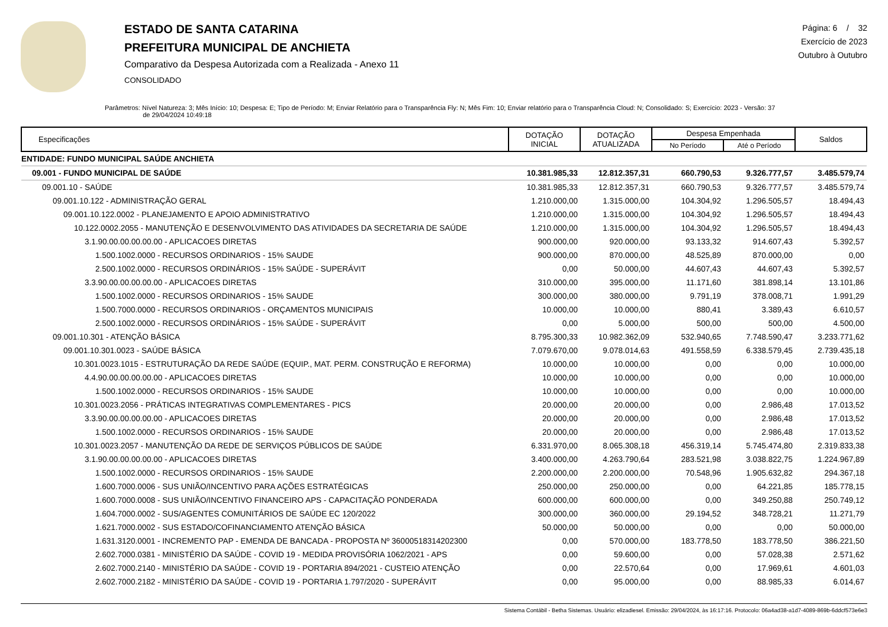ESTADO DE SANTA CATARINA
PREFEITURA MUNICIPAL DE ANCHIETA
Comparativo da Despesa Autorizada com a Realizada - Anexo 11
CONSOLIDADO
Página: 6 / 32
Exercício de 2023
Outubro à Outubro
Parâmetros: Nível Natureza: 3; Mês Início: 10; Despesa: E; Tipo de Período: M; Enviar Relatório para o Transparência Fly: N; Mês Fim: 10; Enviar relatório para o Transparência Cloud: N; Consolidado: S; Exercício: 2023 - Versão: 37
de 29/04/2024 10:49:18
| Especificações | DOTAÇÃO INICIAL | DOTAÇÃO ATUALIZADA | Despesa Empenhada | | Saldos |
| --- | --- | --- | --- | --- | --- |
| | | | No Período | Até o Período | |
| ENTIDADE: FUNDO MUNICIPAL SAÚDE ANCHIETA | | | | | |
| 09.001 - FUNDO MUNICIPAL DE SAÚDE | 10.381.985,33 | 12.812.357,31 | 660.790,53 | 9.326.777,57 | 3.485.579,74 |
| 09.001.10 - SAÚDE | 10.381.985,33 | 12.812.357,31 | 660.790,53 | 9.326.777,57 | 3.485.579,74 |
| 09.001.10.122 - ADMINISTRAÇÃO GERAL | 1.210.000,00 | 1.315.000,00 | 104.304,92 | 1.296.505,57 | 18.494,43 |
| 09.001.10.122.0002 - PLANEJAMENTO E APOIO ADMINISTRATIVO | 1.210.000,00 | 1.315.000,00 | 104.304,92 | 1.296.505,57 | 18.494,43 |
| 10.122.0002.2055 - MANUTENÇÃO E DESENVOLVIMENTO DAS ATIVIDADES DA SECRETARIA DE SAÚDE | 1.210.000,00 | 1.315.000,00 | 104.304,92 | 1.296.505,57 | 18.494,43 |
| 3.1.90.00.00.00.00.00 - APLICACOES DIRETAS | 900.000,00 | 920.000,00 | 93.133,32 | 914.607,43 | 5.392,57 |
| 1.500.1002.0000 - RECURSOS ORDINARIOS - 15% SAUDE | 900.000,00 | 870.000,00 | 48.525,89 | 870.000,00 | 0,00 |
| 2.500.1002.0000 - RECURSOS ORDINÁRIOS - 15% SAÚDE - SUPERÁVIT | 0,00 | 50.000,00 | 44.607,43 | 44.607,43 | 5.392,57 |
| 3.3.90.00.00.00.00.00 - APLICACOES DIRETAS | 310.000,00 | 395.000,00 | 11.171,60 | 381.898,14 | 13.101,86 |
| 1.500.1002.0000 - RECURSOS ORDINARIOS - 15% SAUDE | 300.000,00 | 380.000,00 | 9.791,19 | 378.008,71 | 1.991,29 |
| 1.500.7000.0000 - RECURSOS ORDINARIOS - ORÇAMENTOS MUNICIPAIS | 10.000,00 | 10.000,00 | 880,41 | 3.389,43 | 6.610,57 |
| 2.500.1002.0000 - RECURSOS ORDINÁRIOS - 15% SAÚDE - SUPERÁVIT | 0,00 | 5.000,00 | 500,00 | 500,00 | 4.500,00 |
| 09.001.10.301 - ATENÇÃO BÁSICA | 8.795.300,33 | 10.982.362,09 | 532.940,65 | 7.748.590,47 | 3.233.771,62 |
| 09.001.10.301.0023 - SAÚDE BÁSICA | 7.079.670,00 | 9.078.014,63 | 491.558,59 | 6.338.579,45 | 2.739.435,18 |
| 10.301.0023.1015 - ESTRUTURAÇÃO DA REDE SAÚDE (EQUIP., MAT. PERM. CONSTRUÇÃO E REFORMA) | 10.000,00 | 10.000,00 | 0,00 | 0,00 | 10.000,00 |
| 4.4.90.00.00.00.00.00 - APLICACOES DIRETAS | 10.000,00 | 10.000,00 | 0,00 | 0,00 | 10.000,00 |
| 1.500.1002.0000 - RECURSOS ORDINARIOS - 15% SAUDE | 10.000,00 | 10.000,00 | 0,00 | 0,00 | 10.000,00 |
| 10.301.0023.2056 - PRÁTICAS INTEGRATIVAS COMPLEMENTARES - PICS | 20.000,00 | 20.000,00 | 0,00 | 2.986,48 | 17.013,52 |
| 3.3.90.00.00.00.00.00 - APLICACOES DIRETAS | 20.000,00 | 20.000,00 | 0,00 | 2.986,48 | 17.013,52 |
| 1.500.1002.0000 - RECURSOS ORDINARIOS - 15% SAUDE | 20.000,00 | 20.000,00 | 0,00 | 2.986,48 | 17.013,52 |
| 10.301.0023.2057 - MANUTENÇÃO DA REDE DE SERVIÇOS PÚBLICOS DE SAÚDE | 6.331.970,00 | 8.065.308,18 | 456.319,14 | 5.745.474,80 | 2.319.833,38 |
| 3.1.90.00.00.00.00.00 - APLICACOES DIRETAS | 3.400.000,00 | 4.263.790,64 | 283.521,98 | 3.038.822,75 | 1.224.967,89 |
| 1.500.1002.0000 - RECURSOS ORDINARIOS - 15% SAUDE | 2.200.000,00 | 2.200.000,00 | 70.548,96 | 1.905.632,82 | 294.367,18 |
| 1.600.7000.0006 - SUS UNIÃO/INCENTIVO PARA AÇÕES ESTRATÉGICAS | 250.000,00 | 250.000,00 | 0,00 | 64.221,85 | 185.778,15 |
| 1.600.7000.0008 - SUS UNIÃO/INCENTIVO FINANCEIRO APS - CAPACITAÇÃO PONDERADA | 600.000,00 | 600.000,00 | 0,00 | 349.250,88 | 250.749,12 |
| 1.604.7000.0002 - SUS/AGENTES COMUNITÁRIOS DE SAÚDE EC 120/2022 | 300.000,00 | 360.000,00 | 29.194,52 | 348.728,21 | 11.271,79 |
| 1.621.7000.0002 - SUS ESTADO/COFINANCIAMENTO ATENÇÃO BÁSICA | 50.000,00 | 50.000,00 | 0,00 | 0,00 | 50.000,00 |
| 1.631.3120.0001 - INCREMENTO PAP - EMENDA DE BANCADA - PROPOSTA Nº 36000518314202300 | 0,00 | 570.000,00 | 183.778,50 | 183.778,50 | 386.221,50 |
| 2.602.7000.0381 - MINISTÉRIO DA SAÚDE - COVID 19 - MEDIDA PROVISÓRIA 1062/2021 - APS | 0,00 | 59.600,00 | 0,00 | 57.028,38 | 2.571,62 |
| 2.602.7000.2140 - MINISTÉRIO DA SAÚDE - COVID 19 - PORTARIA 894/2021 - CUSTEIO ATENÇÃO | 0,00 | 22.570,64 | 0,00 | 17.969,61 | 4.601,03 |
| 2.602.7000.2182 - MINISTÉRIO DA SAÚDE - COVID 19 - PORTARIA 1.797/2020 - SUPERÁVIT | 0,00 | 95.000,00 | 0,00 | 88.985,33 | 6.014,67 |
Sistema Contábil - Betha Sistemas. Usuário: elizadiesel. Emissão: 29/04/2024, às 16:17:16. Protocolo: 06a4ad38-a1d7-4089-869b-6ddcf573e6e3